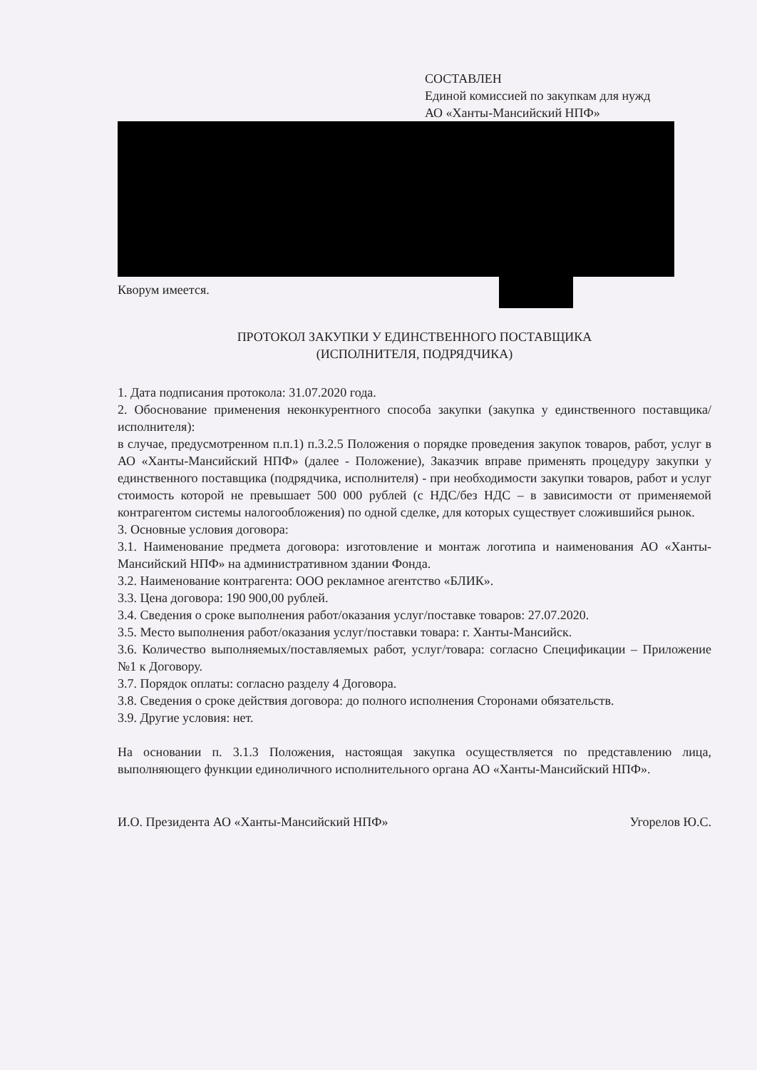СОСТАВЛЕН
Единой комиссией по закупкам для нужд
АО «Ханты-Мансийский НПФ»
Кворум имеется.
ПРОТОКОЛ ЗАКУПКИ У ЕДИНСТВЕННОГО ПОСТАВЩИКА
(ИСПОЛНИТЕЛЯ, ПОДРЯДЧИКА)
1. Дата подписания протокола: 31.07.2020 года.
2. Обоснование применения неконкурентного способа закупки (закупка у единственного поставщика/исполнителя):
в случае, предусмотренном п.п.1) п.3.2.5 Положения о порядке проведения закупок товаров, работ, услуг в АО «Ханты-Мансийский НПФ» (далее - Положение), Заказчик вправе применять процедуру закупки у единственного поставщика (подрядчика, исполнителя) - при необходимости закупки товаров, работ и услуг стоимость которой не превышает 500 000 рублей (с НДС/без НДС – в зависимости от применяемой контрагентом системы налогообложения) по одной сделке, для которых существует сложившийся рынок.
3. Основные условия договора:
3.1. Наименование предмета договора: изготовление и монтаж логотипа и наименования АО «Ханты-Мансийский НПФ» на административном здании Фонда.
3.2. Наименование контрагента: ООО рекламное агентство «БЛИК».
3.3. Цена договора: 190 900,00 рублей.
3.4. Сведения о сроке выполнения работ/оказания услуг/поставке товаров: 27.07.2020.
3.5. Место выполнения работ/оказания услуг/поставки товара: г. Ханты-Мансийск.
3.6. Количество выполняемых/поставляемых работ, услуг/товара: согласно Спецификации – Приложение №1 к Договору.
3.7. Порядок оплаты: согласно разделу 4 Договора.
3.8. Сведения о сроке действия договора: до полного исполнения Сторонами обязательств.
3.9. Другие условия: нет.
На основании п. 3.1.3 Положения, настоящая закупка осуществляется по представлению лица, выполняющего функции единоличного исполнительного органа АО «Ханты-Мансийский НПФ».
И.О. Президента АО «Ханты-Мансийский НПФ» Угорелов Ю.С.